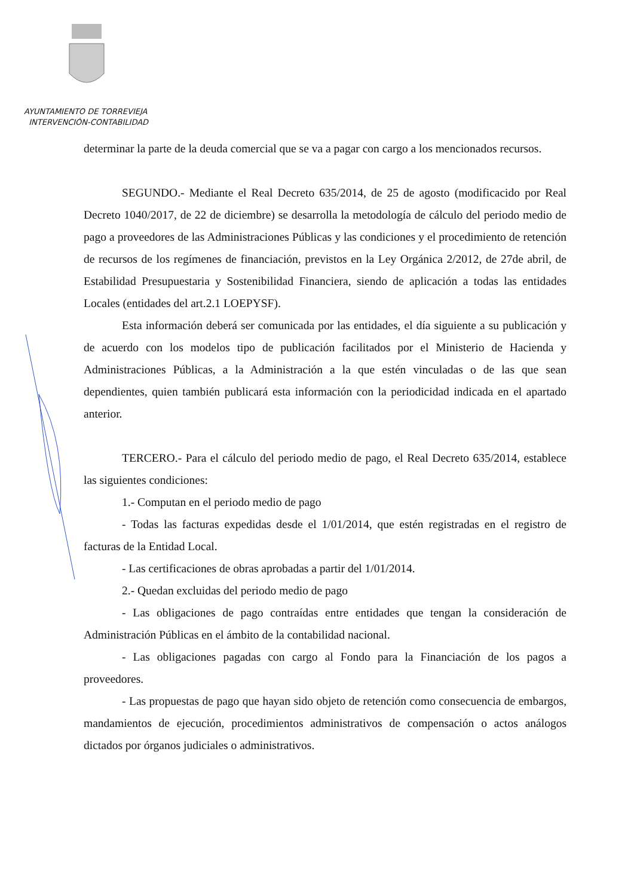AYUNTAMIENTO DE TORREVIEJA
INTERVENCIÓN-CONTABILIDAD
determinar la parte de la deuda comercial que se va a pagar con cargo a los mencionados recursos.
SEGUNDO.- Mediante el Real Decreto 635/2014, de 25 de agosto (modificacido por Real Decreto 1040/2017, de 22 de diciembre) se desarrolla la metodología de cálculo del periodo medio de pago a proveedores de las Administraciones Públicas y las condiciones y el procedimiento de retención de recursos de los regímenes de financiación, previstos en la Ley Orgánica 2/2012, de 27de abril, de Estabilidad Presupuestaria y Sostenibilidad Financiera, siendo de aplicación a todas las entidades Locales (entidades del art.2.1 LOEPYSF).
Esta información deberá ser comunicada por las entidades, el día siguiente a su publicación y de acuerdo con los modelos tipo de publicación facilitados por el Ministerio de Hacienda y Administraciones Públicas, a la Administración a la que estén vinculadas o de las que sean dependientes, quien también publicará esta información con la periodicidad indicada en el apartado anterior.
TERCERO.- Para el cálculo del periodo medio de pago, el Real Decreto 635/2014, establece las siguientes condiciones:
1.- Computan en el periodo medio de pago
- Todas las facturas expedidas desde el 1/01/2014, que estén registradas en el registro de facturas de la Entidad Local.
- Las certificaciones de obras aprobadas a partir del 1/01/2014.
2.- Quedan excluidas del periodo medio de pago
- Las obligaciones de pago contraídas entre entidades que tengan la consideración de Administración Públicas en el ámbito de la contabilidad nacional.
- Las obligaciones pagadas con cargo al Fondo para la Financiación de los pagos a proveedores.
- Las propuestas de pago que hayan sido objeto de retención como consecuencia de embargos, mandamientos de ejecución, procedimientos administrativos de compensación o actos análogos dictados por órganos judiciales o administrativos.